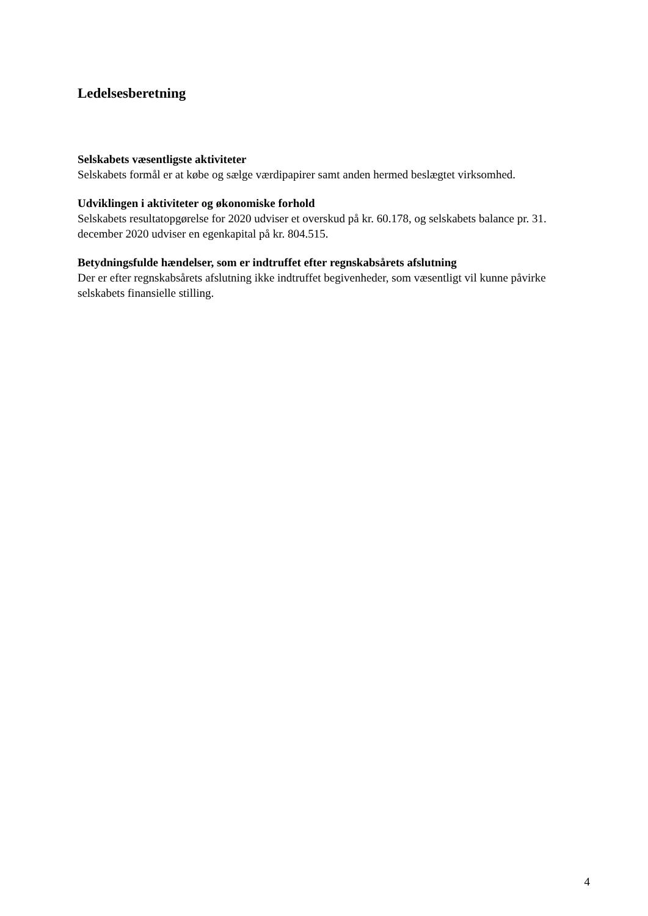Ledelsesberetning
Selskabets væsentligste aktiviteter
Selskabets formål er at købe og sælge værdipapirer samt anden hermed beslægtet virksomhed.
Udviklingen i aktiviteter og økonomiske forhold
Selskabets resultatopgørelse for 2020 udviser et overskud på kr. 60.178, og selskabets balance pr. 31. december 2020 udviser en egenkapital på kr. 804.515.
Betydningsfulde hændelser, som er indtruffet efter regnskabsårets afslutning
Der er efter regnskabsårets afslutning ikke indtruffet begivenheder, som væsentligt vil kunne påvirke selskabets finansielle stilling.
4